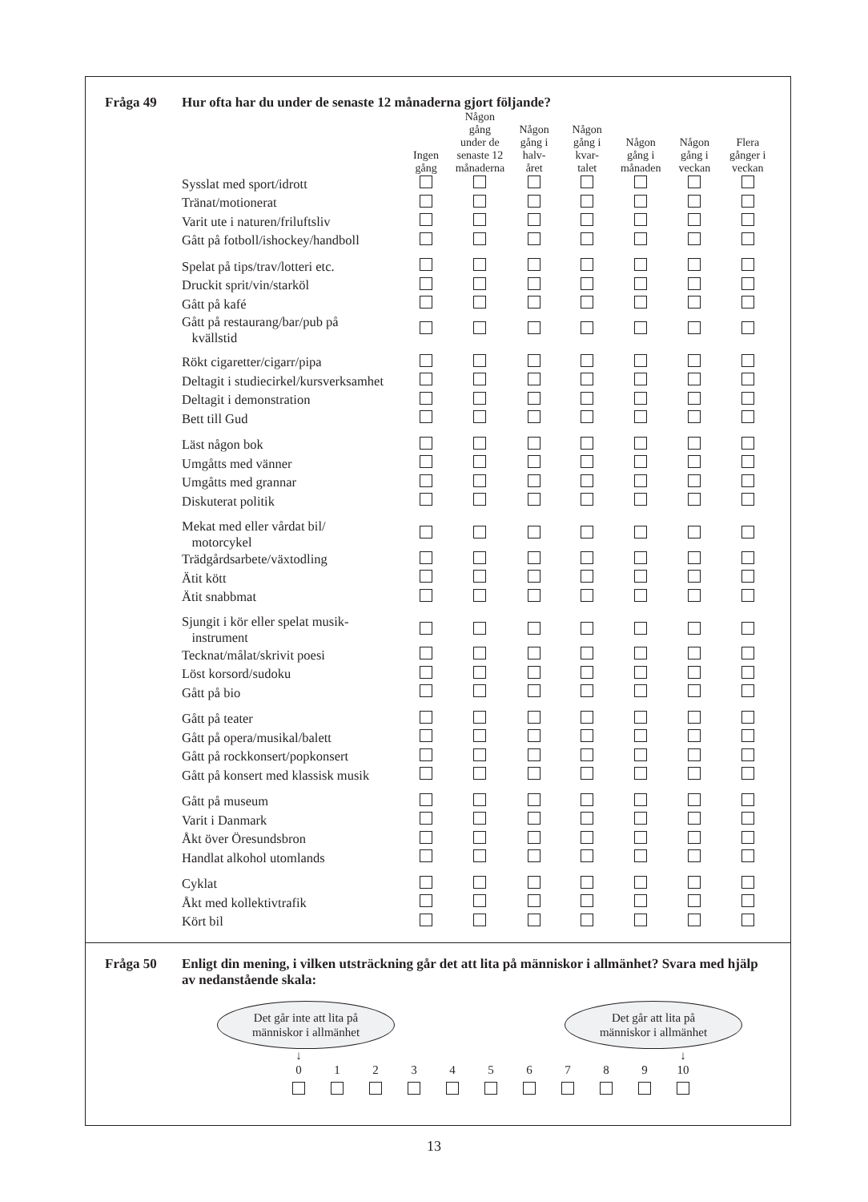Fråga 49 Hur ofta har du under de senaste 12 månaderna gjort följande?
| | Ingen gång | Någon gång under de senaste 12 månaderna | Någon gång i halv- året | Någon gång i kvar- talet | Någon gång i månaden | Någon gång i veckan | Flera gånger i veckan |
| --- | --- | --- | --- | --- | --- | --- | --- |
| Sysslat med sport/idrott | | | | | | | |
| Tränat/motionerat | | | | | | | |
| Varit ute i naturen/friluftsliv | | | | | | | |
| Gått på fotboll/ishockey/handboll | | | | | | | |
| Spelat på tips/trav/lotteri etc. | | | | | | | |
| Druckit sprit/vin/starköl | | | | | | | |
| Gått på kafé | | | | | | | |
| Gått på restaurang/bar/pub på kvällstid | | | | | | | |
| Rökt cigaretter/cigarr/pipa | | | | | | | |
| Deltagit i studiecirkel/kursverksamhet | | | | | | | |
| Deltagit i demonstration | | | | | | | |
| Bett till Gud | | | | | | | |
| Läst någon bok | | | | | | | |
| Umgåtts med vänner | | | | | | | |
| Umgåtts med grannar | | | | | | | |
| Diskuterat politik | | | | | | | |
| Mekat med eller vårdat bil/ motorcykel | | | | | | | |
| Trädgårdsarbete/växtodling | | | | | | | |
| Ätit kött | | | | | | | |
| Ätit snabbmat | | | | | | | |
| Sjungit i kör eller spelat musik- instrument | | | | | | | |
| Tecknat/målat/skrivit poesi | | | | | | | |
| Löst korsord/sudoku | | | | | | | |
| Gått på bio | | | | | | | |
| Gått på teater | | | | | | | |
| Gått på opera/musikal/balett | | | | | | | |
| Gått på rockkonsert/popkonsert | | | | | | | |
| Gått på konsert med klassisk musik | | | | | | | |
| Gått på museum | | | | | | | |
| Varit i Danmark | | | | | | | |
| Åkt över Öresundsbron | | | | | | | |
| Handlat alkohol utomlands | | | | | | | |
| Cyklat | | | | | | | |
| Åkt med kollektivtrafik | | | | | | | |
| Kört bil | | | | | | | |
Fråga 50 Enligt din mening, i vilken utsträckning går det att lita på människor i allmänhet? Svara med hjälp av nedanstående skala:
Det går inte att lita på
människor i allmänhet
Det går att lita på
människor i allmänhet
↓ ↓
0 1 2 3 4 5 6 7 8 9 10
13